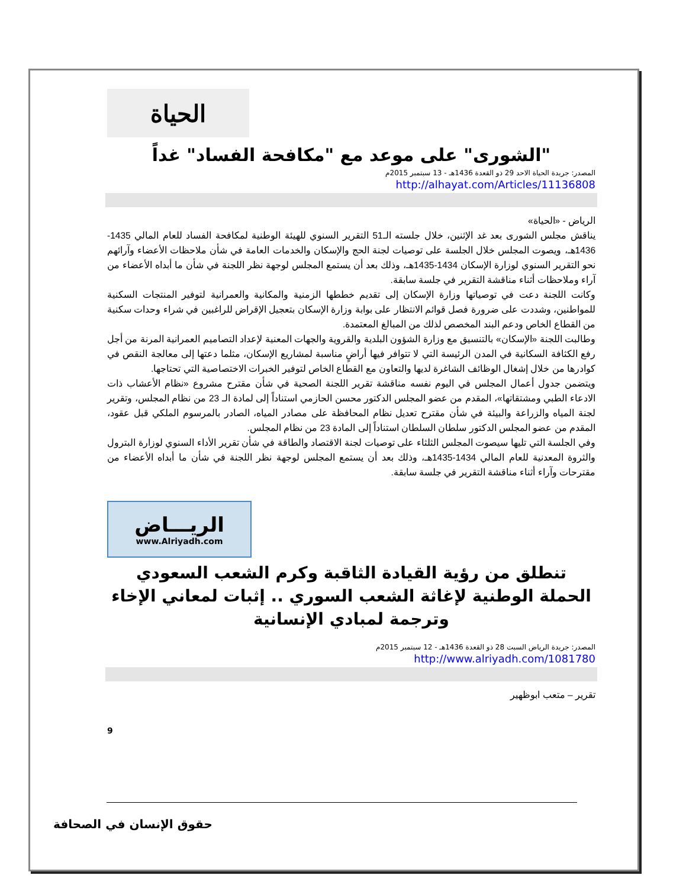الحياة
"الشورى" على موعد مع "مكافحة الفساد" غداً
المصدر: جريدة الحياة الاحد 29 ذو القعدة 1436هـ - 13 سبتمبر 2015م
http://alhayat.com/Articles/11136808
الرياض - «الحياة»
يناقش مجلس الشورى بعد غد الإثنين، خلال جلسته الـ51 التقرير السنوي للهيئة الوطنية لمكافحة الفساد للعام المالي 1435-1436هـ، ويصوت المجلس خلال الجلسة على توصيات لجنة الحج والإسكان والخدمات العامة في شأن ملاحظات الأعضاء وآرائهم نحو التقرير السنوي لوزارة الإسكان 1434-1435هـ، وذلك بعد أن يستمع المجلس لوجهة نظر اللجنة في شأن ما أبداه الأعضاء من آراء وملاحظات أثناء مناقشة التقرير في جلسة سابقة.
وكانت اللجنة دعت في توصياتها وزارة الإسكان إلى تقديم خططها الزمنية والمكانية والعمرانية لتوفير المنتجات السكنية للمواطنين، وشددت على ضرورة فصل قوائم الانتظار على بوابة وزارة الإسكان بتعجيل الإقراض للراغبين في شراء وحدات سكنية من القطاع الخاص ودعم البند المخصص لذلك من المبالغ المعتمدة.
وطالبت اللجنة «الإسكان» بالتنسيق مع وزارة الشؤون البلدية والقروية والجهات المعنية لإعداد التصاميم العمرانية المرنة من أجل رفع الكثافة السكانية في المدن الرئيسة التي لا تتوافر فيها أراضٍ مناسبة لمشاريع الإسكان، مثلما دعتها إلى معالجة النقص في كوادرها من خلال إشغال الوظائف الشاغرة لديها والتعاون مع القطاع الخاص لتوفير الخبرات الاختصاصية التي تحتاجها.
ويتضمن جدول أعمال المجلس في اليوم نفسه مناقشة تقرير اللجنة الصحية في شأن مقترح مشروع «نظام الأعشاب ذات الادعاء الطبي ومشتقاتها»، المقدم من عضو المجلس الدكتور محسن الحازمي استناداً إلى لمادة الـ 23 من نظام المجلس، وتقرير لجنة المياه والزراعة والبيئة في شأن مقترح تعديل نظام المحافظة على مصادر المياه، الصادر بالمرسوم الملكي قبل عقود، المقدم من عضو المجلس الدكتور سلطان السلطان استناداً إلى المادة 23 من نظام المجلس.
وفي الجلسة التي تليها سيصوت المجلس الثلثاء على توصيات لجنة الاقتصاد والطاقة في شأن تقرير الأداء السنوي لوزارة البترول والثروة المعدنية للعام المالي 1434-1435هـ، وذلك بعد أن يستمع المجلس لوجهة نظر اللجنة في شأن ما أبداه الأعضاء من مقترحات وآراء أثناء مناقشة التقرير في جلسة سابقة.
الريـــاض
www.Alriyadh.com
تنطلق من رؤية القيادة الثاقبة وكرم الشعب السعودي
الحملة الوطنية لإغاثة الشعب السوري .. إثبات لمعاني الإخاء
وترجمة لمبادي الإنسانية
المصدر: جريدة الرياض السبت 28 ذو القعدة 1436هـ - 12 سبتمبر 2015م
http://www.alriyadh.com/1081780
تقرير – متعب ابوظهير
9
حقوق الإنسان في الصحافة